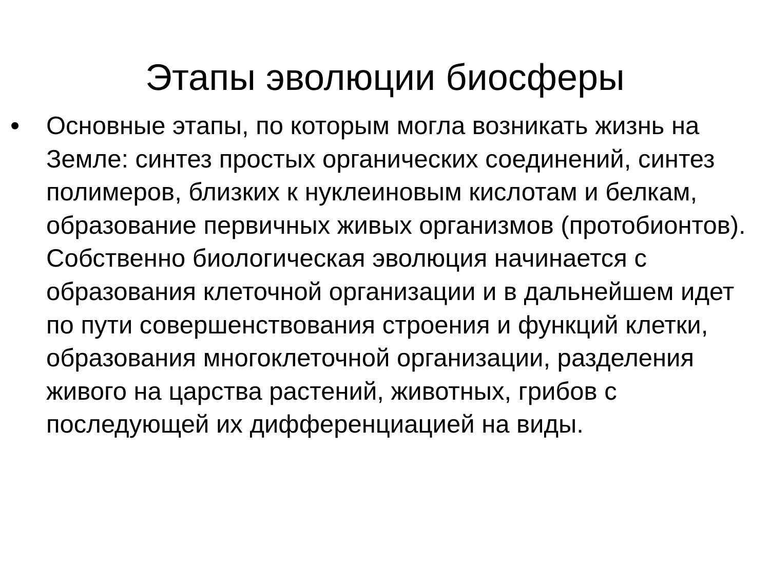Этапы эволюции биосферы
•
Основные этапы, по которым могла возникать жизнь на Земле: синтез простых органических соединений, синтез полимеров, близких к нуклеиновым кислотам и белкам, образование первичных живых организмов (протобионтов). Собственно биологическая эволюция начинается с образования клеточной организации и в дальнейшем идет по пути совершенствования строения и функций клетки, образования многоклеточной организации, разделения живого на царства растений, животных, грибов с последующей их дифференциацией на виды.